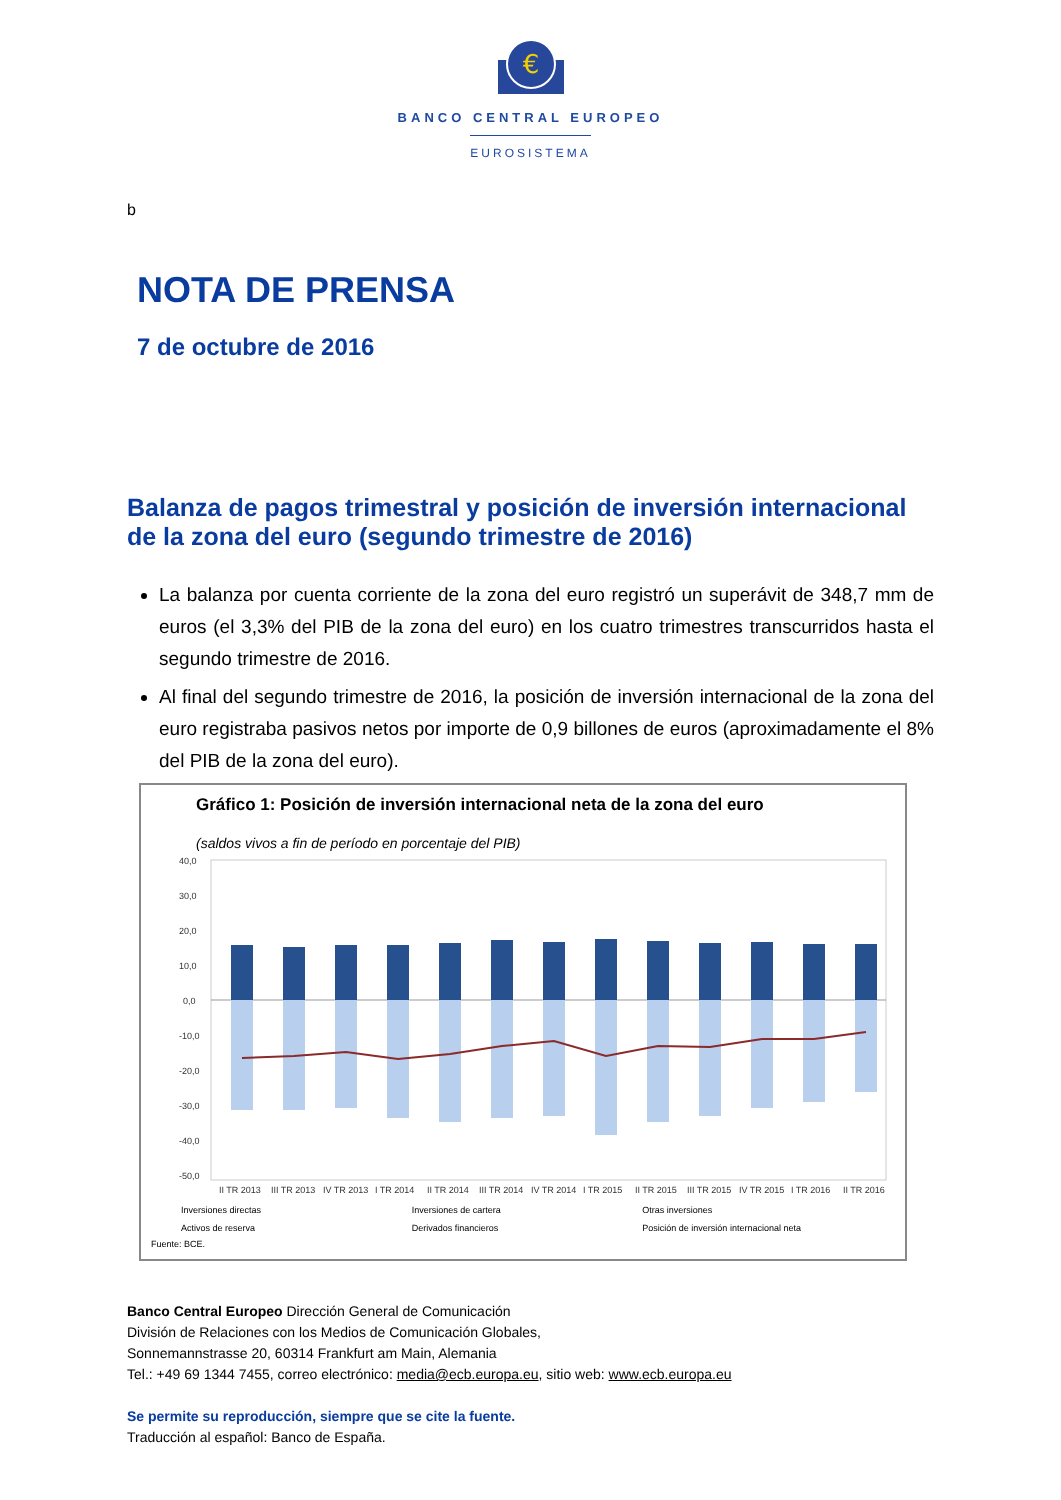€
BANCO CENTRAL EUROPEO
EUROSISTEMA
b
NOTA DE PRENSA
7 de octubre de 2016
Balanza de pagos trimestral y posición de inversión internacional de la zona del euro (segundo trimestre de 2016)
La balanza por cuenta corriente de la zona del euro registró un superávit de 348,7 mm de euros (el 3,3% del PIB de la zona del euro) en los cuatro trimestres transcurridos hasta el segundo trimestre de 2016.
Al final del segundo trimestre de 2016, la posición de inversión internacional de la zona del euro registraba pasivos netos por importe de 0,9 billones de euros (aproximadamente el 8% del PIB de la zona del euro).
Gráfico 1: Posición de inversión internacional neta de la zona del euro
(saldos vivos a fin de período en porcentaje del PIB)
40,0
30,0
20,0
10,0
0,0
-10,0
-20,0
-30,0
-40,0
-50,0
II TR 2013
III TR 2013
IV TR 2013
I TR 2014
II TR 2014
III TR 2014
IV TR 2014
I TR 2015
II TR 2015
III TR 2015
IV TR 2015
I TR 2016
II TR 2016
Inversiones directas Inversiones de cartera Otras inversiones Activos de reserva Derivados financieros Posición de inversión internacional neta
Fuente: BCE.
Banco Central Europeo Dirección General de Comunicación
División de Relaciones con los Medios de Comunicación Globales,
Sonnemannstrasse 20, 60314 Frankfurt am Main, Alemania
Tel.: +49 69 1344 7455, correo electrónico: media@ecb.europa.eu, sitio web: www.ecb.europa.eu
Se permite su reproducción, siempre que se cite la fuente.
Traducción al español: Banco de España.